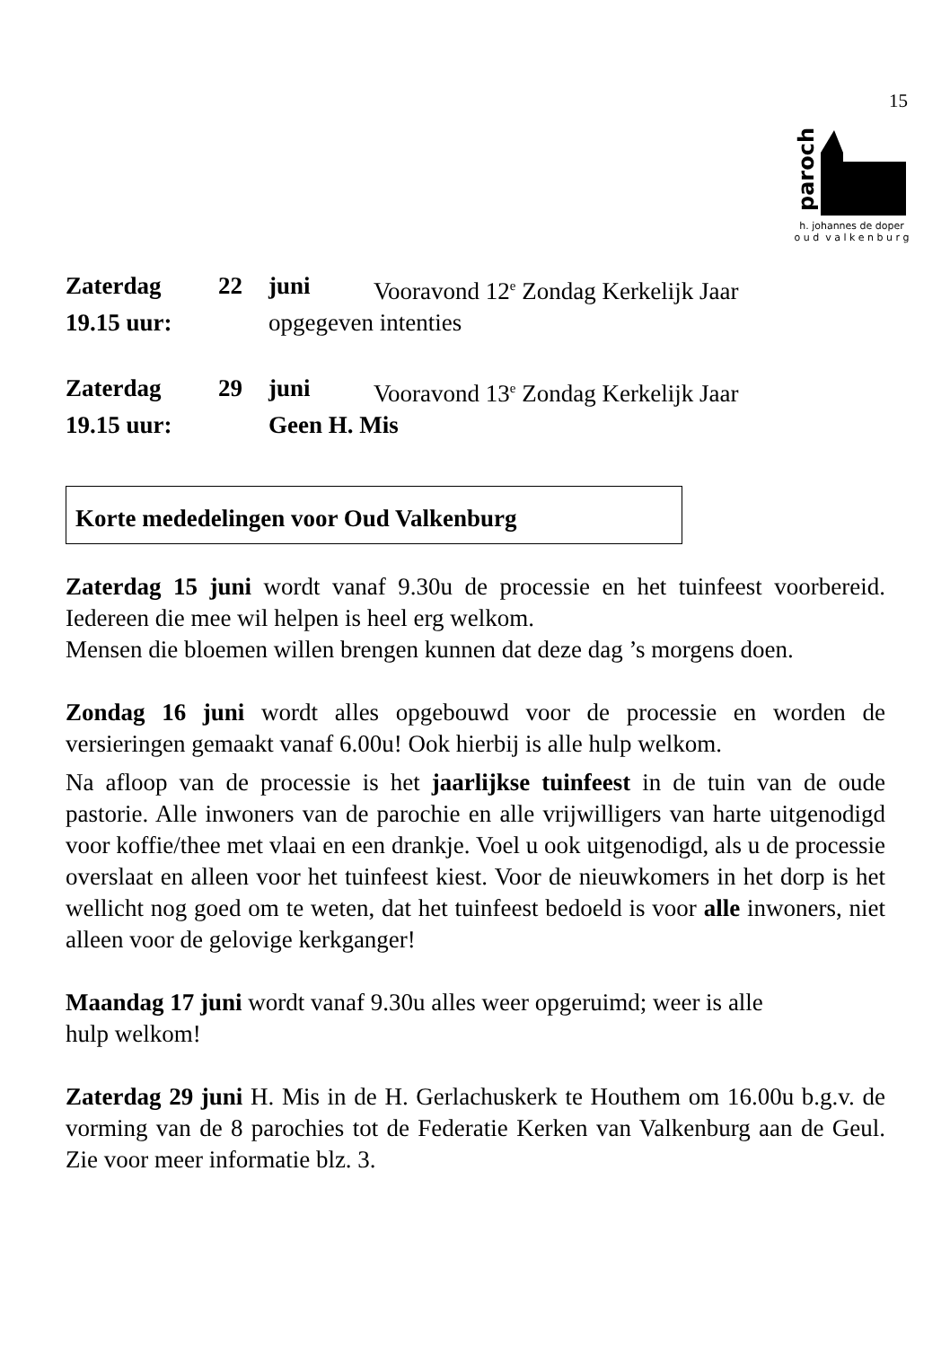15
parochie
h. johannes de doper
o u d v a l k e n b u r g
Zaterdag 22 juni Vooravond 12<sup>e</sup> Zondag Kerkelijk Jaar
19.15 uur: opgegeven intenties
Zaterdag 29 juni Vooravond 13<sup>e</sup> Zondag Kerkelijk Jaar
19.15 uur: Geen H. Mis
Korte mededelingen voor Oud Valkenburg
Zaterdag 15 juni wordt vanaf 9.30u de processie en het tuinfeest voorbereid. Iedereen die mee wil helpen is heel erg welkom.
Mensen die bloemen willen brengen kunnen dat deze dag ’s morgens doen.
Zondag 16 juni wordt alles opgebouwd voor de processie en worden de versieringen gemaakt vanaf 6.00u! Ook hierbij is alle hulp welkom.
Na afloop van de processie is het jaarlijkse tuinfeest in de tuin van de oude pastorie. Alle inwoners van de parochie en alle vrijwilligers van harte uitgenodigd voor koffie/thee met vlaai en een drankje. Voel u ook uitgenodigd, als u de processie overslaat en alleen voor het tuinfeest kiest. Voor de nieuwkomers in het dorp is het wellicht nog goed om te weten, dat het tuinfeest bedoeld is voor alle inwoners, niet alleen voor de gelovige kerkganger!
Maandag 17 juni wordt vanaf 9.30u alles weer opgeruimd; weer is alle
hulp welkom!
Zaterdag 29 juni H. Mis in de H. Gerlachuskerk te Houthem om 16.00u b.g.v. de vorming van de 8 parochies tot de Federatie Kerken van Valkenburg aan de Geul. Zie voor meer informatie blz. 3.